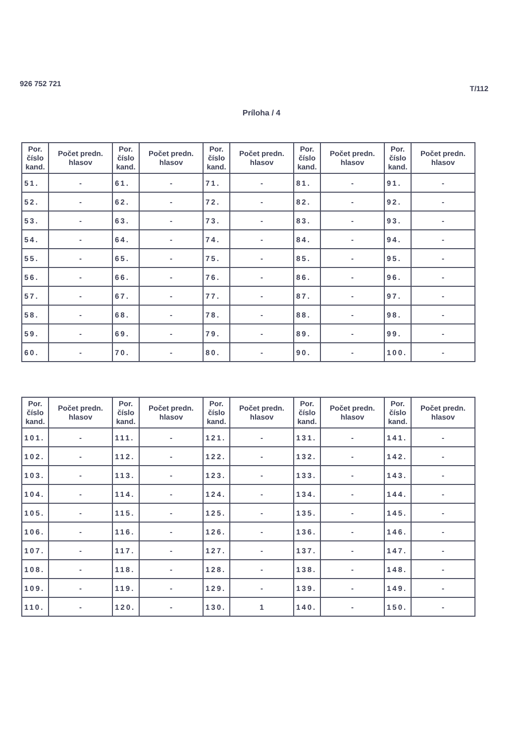926 752 721
T/112
Príloha / 4
| Por. číslo kand. | Počet predn. hlasov | Por. číslo kand. | Počet predn. hlasov | Por. číslo kand. | Počet predn. hlasov | Por. číslo kand. | Počet predn. hlasov | Por. číslo kand. | Počet predn. hlasov |
| --- | --- | --- | --- | --- | --- | --- | --- | --- | --- |
| 51. | - | 61. | - | 71. | - | 81. | - | 91. | - |
| 52. | - | 62. | - | 72. | - | 82. | - | 92. | - |
| 53. | - | 63. | - | 73. | - | 83. | - | 93. | - |
| 54. | - | 64. | - | 74. | - | 84. | - | 94. | - |
| 55. | - | 65. | - | 75. | - | 85. | - | 95. | - |
| 56. | - | 66. | - | 76. | - | 86. | - | 96. | - |
| 57. | - | 67. | - | 77. | - | 87. | - | 97. | - |
| 58. | - | 68. | - | 78. | - | 88. | - | 98. | - |
| 59. | - | 69. | - | 79. | - | 89. | - | 99. | - |
| 60. | - | 70. | - | 80. | - | 90. | - | 100. | - |
| Por. číslo kand. | Počet predn. hlasov | Por. číslo kand. | Počet predn. hlasov | Por. číslo kand. | Počet predn. hlasov | Por. číslo kand. | Počet predn. hlasov | Por. číslo kand. | Počet predn. hlasov |
| --- | --- | --- | --- | --- | --- | --- | --- | --- | --- |
| 101. | - | 111. | - | 121. | - | 131. | - | 141. | - |
| 102. | - | 112. | - | 122. | - | 132. | - | 142. | - |
| 103. | - | 113. | - | 123. | - | 133. | - | 143. | - |
| 104. | - | 114. | - | 124. | - | 134. | - | 144. | - |
| 105. | - | 115. | - | 125. | - | 135. | - | 145. | - |
| 106. | - | 116. | - | 126. | - | 136. | - | 146. | - |
| 107. | - | 117. | - | 127. | - | 137. | - | 147. | - |
| 108. | - | 118. | - | 128. | - | 138. | - | 148. | - |
| 109. | - | 119. | - | 129. | - | 139. | - | 149. | - |
| 110. | - | 120. | - | 130. | 1 | 140. | - | 150. | - |